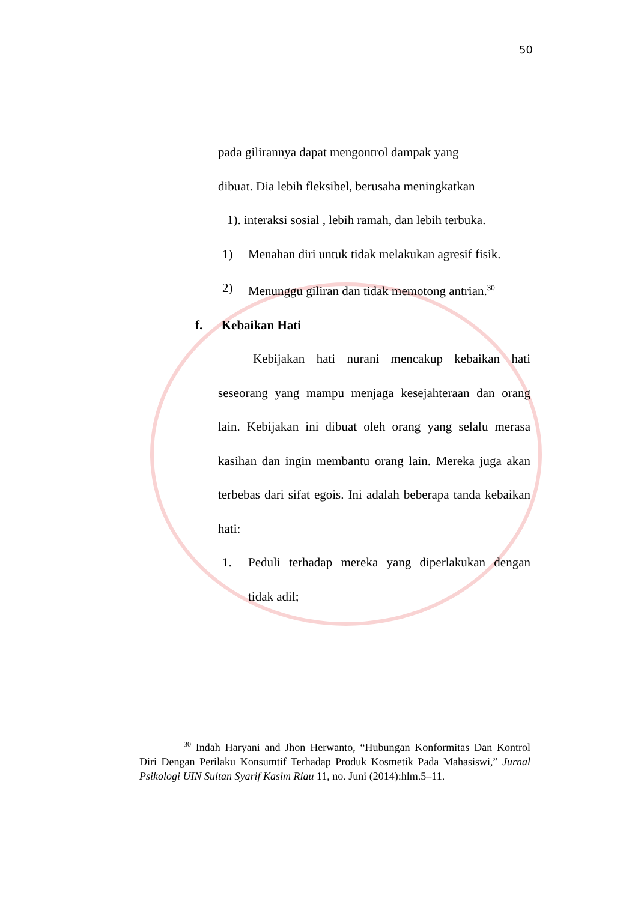50
pada gilirannya dapat mengontrol dampak yang
dibuat. Dia lebih fleksibel, berusaha meningkatkan
1). interaksi sosial , lebih ramah, dan lebih terbuka.
1) Menahan diri untuk tidak melakukan agresif fisik.
2) Menunggu giliran dan tidak memotong antrian.<sup>30</sup>
f. Kebaikan Hati
Kebijakan hati nurani mencakup kebaikan hati seseorang yang mampu menjaga kesejahteraan dan orang lain. Kebijakan ini dibuat oleh orang yang selalu merasa kasihan dan ingin membantu orang lain. Mereka juga akan terbebas dari sifat egois. Ini adalah beberapa tanda kebaikan hati:
1. Peduli terhadap mereka yang diperlakukan dengan tidak adil;
<sup>30</sup> Indah Haryani and Jhon Herwanto, “Hubungan Konformitas Dan Kontrol Diri Dengan Perilaku Konsumtif Terhadap Produk Kosmetik Pada Mahasiswi,” Jurnal Psikologi UIN Sultan Syarif Kasim Riau 11, no. Juni (2014):hlm.5–11.